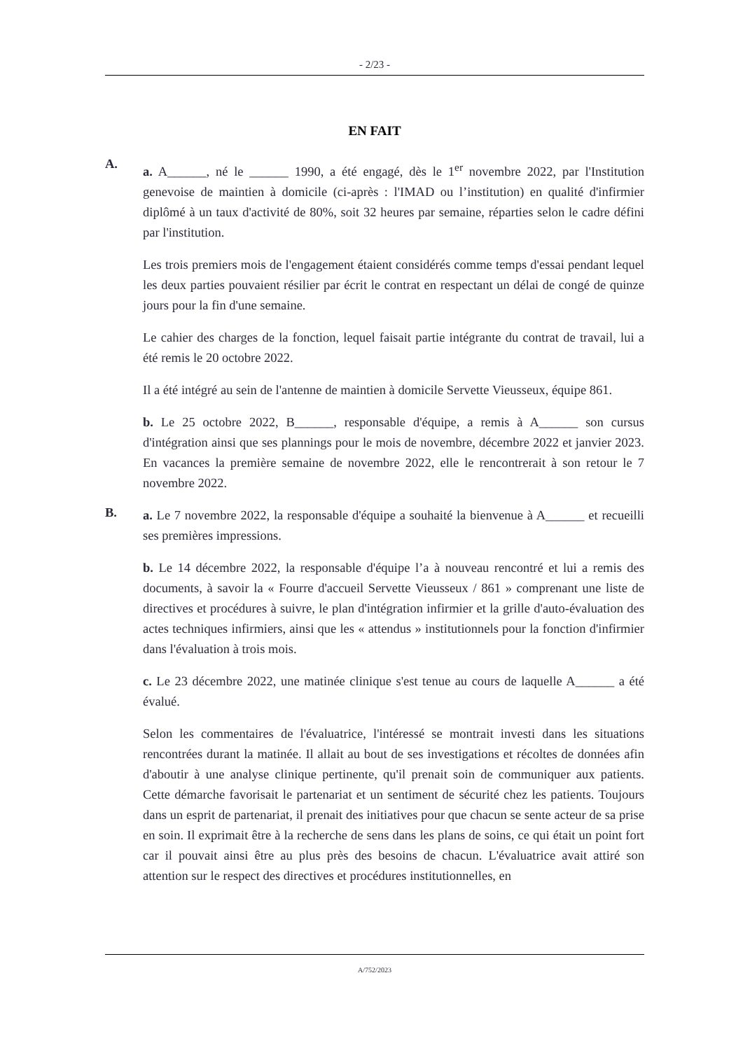- 2/23 -
EN FAIT
A.
a. A______, né le ______ 1990, a été engagé, dès le 1<sup>er</sup> novembre 2022, par l'Institution genevoise de maintien à domicile (ci-après : l'IMAD ou l’institution) en qualité d'infirmier diplômé à un taux d'activité de 80%, soit 32 heures par semaine, réparties selon le cadre défini par l'institution.
Les trois premiers mois de l'engagement étaient considérés comme temps d'essai pendant lequel les deux parties pouvaient résilier par écrit le contrat en respectant un délai de congé de quinze jours pour la fin d'une semaine.
Le cahier des charges de la fonction, lequel faisait partie intégrante du contrat de travail, lui a été remis le 20 octobre 2022.
Il a été intégré au sein de l'antenne de maintien à domicile Servette Vieusseux, équipe 861.
b. Le 25 octobre 2022, B______, responsable d'équipe, a remis à A______ son cursus d'intégration ainsi que ses plannings pour le mois de novembre, décembre 2022 et janvier 2023. En vacances la première semaine de novembre 2022, elle le rencontrerait à son retour le 7 novembre 2022.
B.
a. Le 7 novembre 2022, la responsable d'équipe a souhaité la bienvenue à A______ et recueilli ses premières impressions.
b. Le 14 décembre 2022, la responsable d'équipe l’a à nouveau rencontré et lui a remis des documents, à savoir la « Fourre d'accueil Servette Vieusseux / 861 » comprenant une liste de directives et procédures à suivre, le plan d'intégration infirmier et la grille d'auto-évaluation des actes techniques infirmiers, ainsi que les « attendus » institutionnels pour la fonction d'infirmier dans l'évaluation à trois mois.
c. Le 23 décembre 2022, une matinée clinique s'est tenue au cours de laquelle A______ a été évalué.
Selon les commentaires de l'évaluatrice, l'intéressé se montrait investi dans les situations rencontrées durant la matinée. Il allait au bout de ses investigations et récoltes de données afin d'aboutir à une analyse clinique pertinente, qu'il prenait soin de communiquer aux patients. Cette démarche favorisait le partenariat et un sentiment de sécurité chez les patients. Toujours dans un esprit de partenariat, il prenait des initiatives pour que chacun se sente acteur de sa prise en soin. Il exprimait être à la recherche de sens dans les plans de soins, ce qui était un point fort car il pouvait ainsi être au plus près des besoins de chacun. L'évaluatrice avait attiré son attention sur le respect des directives et procédures institutionnelles, en
A/752/2023